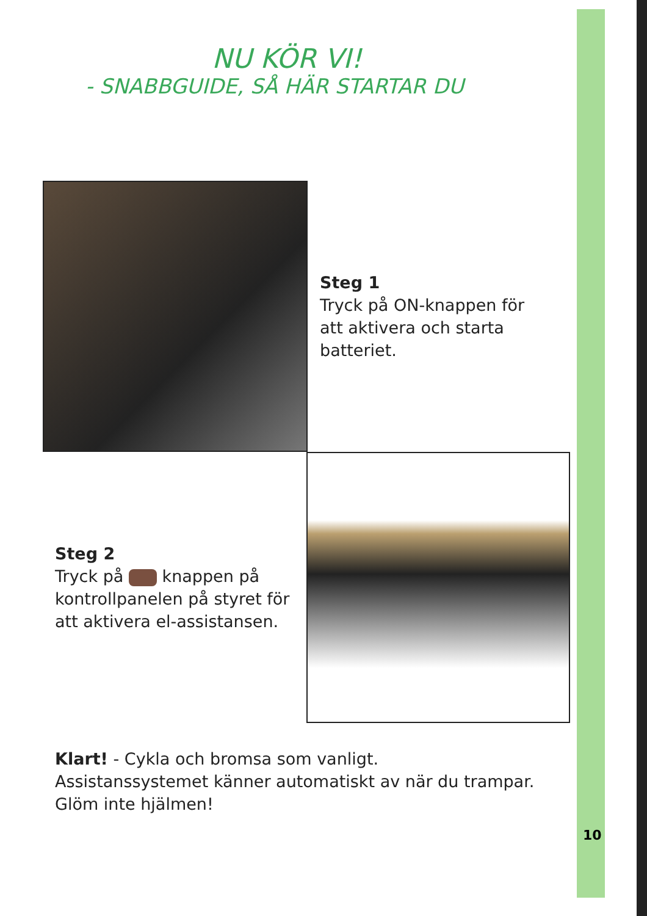NU KÖR VI!
- SNABBGUIDE, SÅ HÄR STARTAR DU
Steg 1
Tryck på ON-knappen för
att aktivera och starta
batteriet.
Steg 2
Tryck på knappen på
kontrollpanelen på styret för
att aktivera el-assistansen.
Klart! - Cykla och bromsa som vanligt.
Assistanssystemet känner automatiskt av när du trampar.
Glöm inte hjälmen!
10